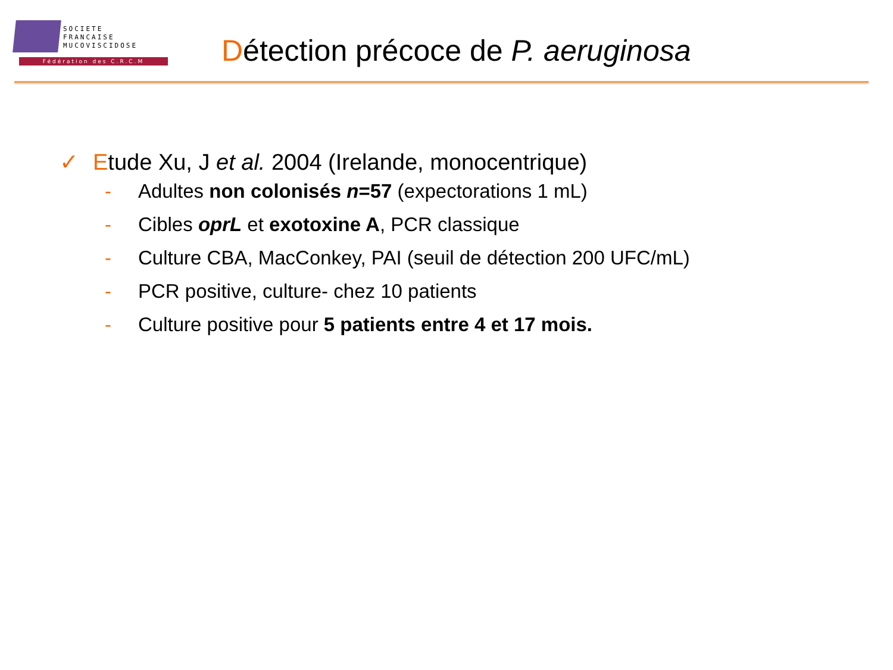SOCIETE
FRANCAISE
MUCOVISCIDOSE
Fédération des C.R.C.M
Détection précoce de P. aeruginosa
✓ Etude Xu, J et al. 2004 (Irelande, monocentrique)
- Adultes non colonisés n=57 (expectorations 1 mL)
- Cibles oprL et exotoxine A, PCR classique
- Culture CBA, MacConkey, PAI (seuil de détection 200 UFC/mL)
- PCR positive, culture- chez 10 patients
- Culture positive pour 5 patients entre 4 et 17 mois.